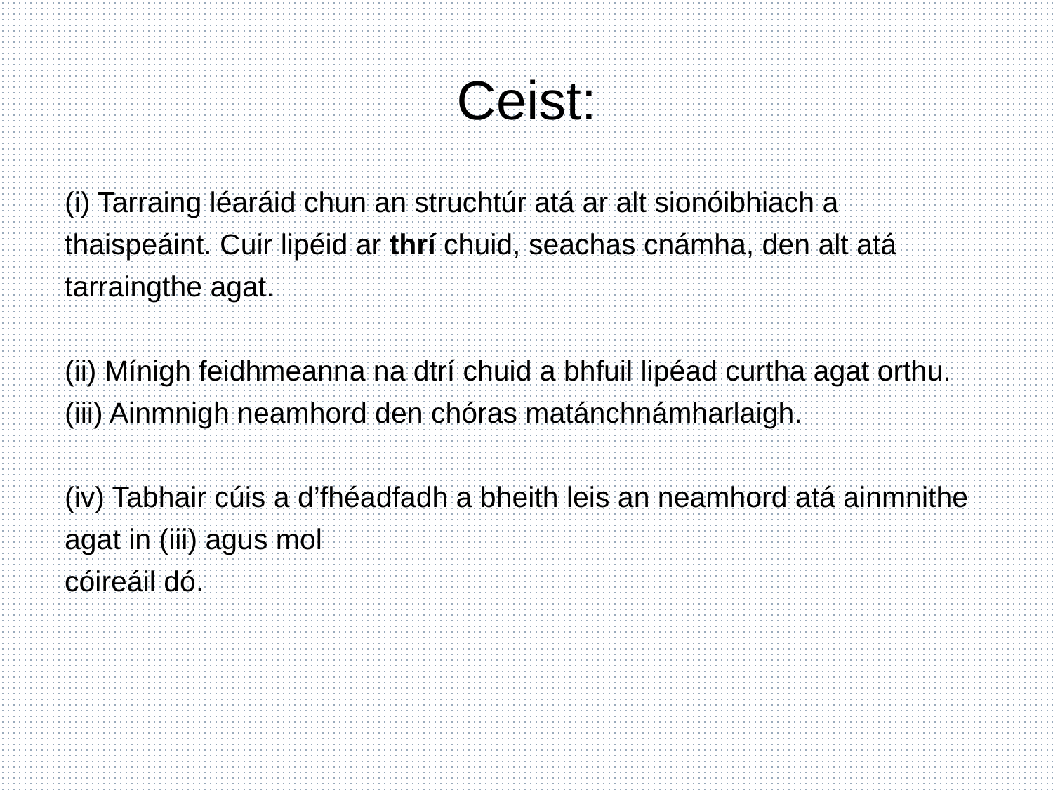Ceist:
(i) Tarraing léaráid chun an struchtúr atá ar alt sionóibhiach a thaispeáint. Cuir lipéid ar thrí chuid, seachas cnámha, den alt atá tarraingthe agat.
(ii) Mínigh feidhmeanna na dtrí chuid a bhfuil lipéad curtha agat orthu.
(iii) Ainmnigh neamhord den chóras matánchnámharlaigh.
(iv) Tabhair cúis a d’fhéadfadh a bheith leis an neamhord atá ainmnithe agat in (iii) agus mol
cóireáil dó.